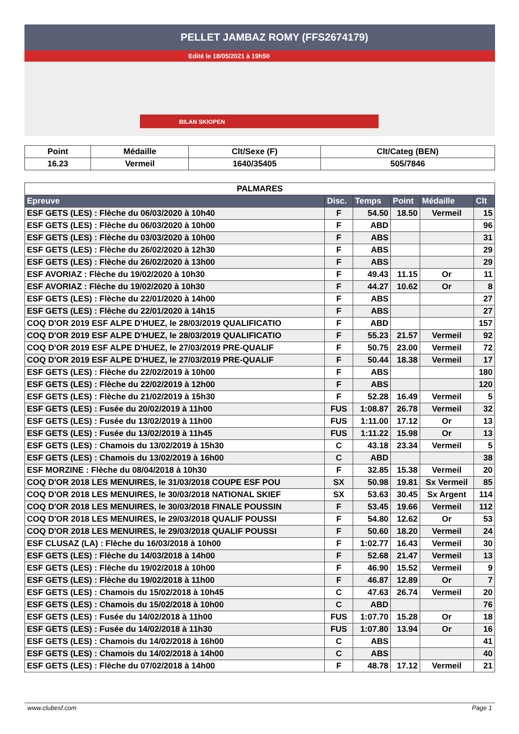PELLET JAMBAZ ROMY (FFS2674179)
Edité le 18/05/2021 à 19h50
BILAN SKIOPEN
| Point | Médaille | Clt/Sexe (F) | Clt/Categ (BEN) |
| --- | --- | --- | --- |
| 16.23 | Vermeil | 1640/35405 | 505/7846 |
| PALMARES | | | | | |
| Epreuve | Disc. | Temps | Point | Médaille | Clt |
| ESF GETS (LES) : Flèche du 06/03/2020 à 10h40 | F | 54.50 | 18.50 | Vermeil | 15 |
| ESF GETS (LES) : Flèche du 06/03/2020 à 10h00 | F | ABD | | | 96 |
| ESF GETS (LES) : Flèche du 03/03/2020 à 10h00 | F | ABS | | | 31 |
| ESF GETS (LES) : Flèche du 26/02/2020 à 12h30 | F | ABS | | | 29 |
| ESF GETS (LES) : Flèche du 26/02/2020 à 13h00 | F | ABS | | | 29 |
| ESF AVORIAZ : Flèche du 19/02/2020 à 10h30 | F | 49.43 | 11.15 | Or | 11 |
| ESF AVORIAZ : Flèche du 19/02/2020 à 10h30 | F | 44.27 | 10.62 | Or | 8 |
| ESF GETS (LES) : Flèche du 22/01/2020 à 14h00 | F | ABS | | | 27 |
| ESF GETS (LES) : Flèche du 22/01/2020 à 14h15 | F | ABS | | | 27 |
| COQ D'OR 2019 ESF ALPE D'HUEZ, le 28/03/2019 QUALIFICATIO | F | ABD | | | 157 |
| COQ D'OR 2019 ESF ALPE D'HUEZ, le 28/03/2019 QUALIFICATIO | F | 55.23 | 21.57 | Vermeil | 92 |
| COQ D'OR 2019 ESF ALPE D'HUEZ, le 27/03/2019 PRE-QUALIF | F | 50.75 | 23.00 | Vermeil | 72 |
| COQ D'OR 2019 ESF ALPE D'HUEZ, le 27/03/2019 PRE-QUALIF | F | 50.44 | 18.38 | Vermeil | 17 |
| ESF GETS (LES) : Flèche du 22/02/2019 à 10h00 | F | ABS | | | 180 |
| ESF GETS (LES) : Flèche du 22/02/2019 à 12h00 | F | ABS | | | 120 |
| ESF GETS (LES) : Flèche du 21/02/2019 à 15h30 | F | 52.28 | 16.49 | Vermeil | 5 |
| ESF GETS (LES) : Fusée du 20/02/2019 à 11h00 | FUS | 1:08.87 | 26.78 | Vermeil | 32 |
| ESF GETS (LES) : Fusée du 13/02/2019 à 11h00 | FUS | 1:11.00 | 17.12 | Or | 13 |
| ESF GETS (LES) : Fusée du 13/02/2019 à 11h45 | FUS | 1:11.22 | 15.98 | Or | 13 |
| ESF GETS (LES) : Chamois du 13/02/2019 à 15h30 | C | 43.18 | 23.34 | Vermeil | 5 |
| ESF GETS (LES) : Chamois du 13/02/2019 à 16h00 | C | ABD | | | 38 |
| ESF MORZINE : Flèche du 08/04/2018 à 10h30 | F | 32.85 | 15.38 | Vermeil | 20 |
| COQ D'OR 2018 LES MENUIRES, le 31/03/2018 COUPE ESF POU | SX | 50.98 | 19.81 | Sx Vermeil | 85 |
| COQ D'OR 2018 LES MENUIRES, le 30/03/2018 NATIONAL SKIEF | SX | 53.63 | 30.45 | Sx Argent | 114 |
| COQ D'OR 2018 LES MENUIRES, le 30/03/2018 FINALE POUSSIN | F | 53.45 | 19.66 | Vermeil | 112 |
| COQ D'OR 2018 LES MENUIRES, le 29/03/2018 QUALIF POUSSI | F | 54.80 | 12.62 | Or | 53 |
| COQ D'OR 2018 LES MENUIRES, le 29/03/2018 QUALIF POUSSI | F | 50.60 | 18.20 | Vermeil | 24 |
| ESF CLUSAZ (LA) : Flèche du 16/03/2018 à 10h00 | F | 1:02.77 | 16.43 | Vermeil | 30 |
| ESF GETS (LES) : Flèche du 14/03/2018 à 14h00 | F | 52.68 | 21.47 | Vermeil | 13 |
| ESF GETS (LES) : Flèche du 19/02/2018 à 10h00 | F | 46.90 | 15.52 | Vermeil | 9 |
| ESF GETS (LES) : Flèche du 19/02/2018 à 11h00 | F | 46.87 | 12.89 | Or | 7 |
| ESF GETS (LES) : Chamois du 15/02/2018 à 10h45 | C | 47.63 | 26.74 | Vermeil | 20 |
| ESF GETS (LES) : Chamois du 15/02/2018 à 10h00 | C | ABD | | | 76 |
| ESF GETS (LES) : Fusée du 14/02/2018 à 11h00 | FUS | 1:07.70 | 15.28 | Or | 18 |
| ESF GETS (LES) : Fusée du 14/02/2018 à 11h30 | FUS | 1:07.80 | 13.94 | Or | 16 |
| ESF GETS (LES) : Chamois du 14/02/2018 à 16h00 | C | ABS | | | 41 |
| ESF GETS (LES) : Chamois du 14/02/2018 à 14h00 | C | ABS | | | 40 |
| ESF GETS (LES) : Flèche du 07/02/2018 à 14h00 | F | 48.78 | 17.12 | Vermeil | 21 |
www.clubesf.com Page 1